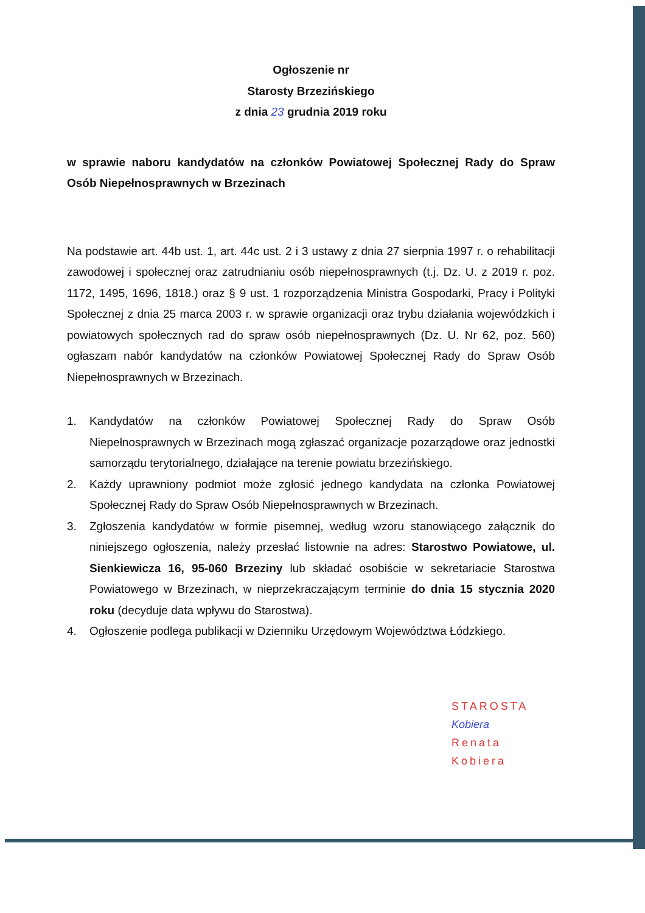Ogłoszenie nr
Starosty Brzezińskiego
z dnia 23 grudnia 2019 roku
w sprawie naboru kandydatów na członków Powiatowej Społecznej Rady do Spraw Osób Niepełnosprawnych w Brzezinach
Na podstawie art. 44b ust. 1, art. 44c ust. 2 i 3 ustawy z dnia 27 sierpnia 1997 r. o rehabilitacji zawodowej i społecznej oraz zatrudnianiu osób niepełnosprawnych (t.j. Dz. U. z 2019 r. poz. 1172, 1495, 1696, 1818.) oraz § 9 ust. 1 rozporządzenia Ministra Gospodarki, Pracy i Polityki Społecznej z dnia 25 marca 2003 r. w sprawie organizacji oraz trybu działania wojewódzkich i powiatowych społecznych rad do spraw osób niepełnosprawnych (Dz. U. Nr 62, poz. 560) ogłaszam nabór kandydatów na członków Powiatowej Społecznej Rady do Spraw Osób Niepełnosprawnych w Brzezinach.
1. Kandydatów na członków Powiatowej Społecznej Rady do Spraw Osób Niepełnosprawnych w Brzezinach mogą zgłaszać organizacje pozarządowe oraz jednostki samorządu terytorialnego, działające na terenie powiatu brzezińskiego.
2. Każdy uprawniony podmiot może zgłosić jednego kandydata na członka Powiatowej Społecznej Rady do Spraw Osób Niepełnosprawnych w Brzezinach.
3. Zgłoszenia kandydatów w formie pisemnej, według wzoru stanowiącego załącznik do niniejszego ogłoszenia, należy przesłać listownie na adres: Starostwo Powiatowe, ul. Sienkiewicza 16, 95-060 Brzeziny lub składać osobiście w sekretariacie Starostwa Powiatowego w Brzezinach, w nieprzekraczającym terminie do dnia 15 stycznia 2020 roku (decyduje data wpływu do Starostwa).
4. Ogłoszenie podlega publikacji w Dzienniku Urzędowym Województwa Łódzkiego.
STAROSTA
Kobiera
Renata Kobiera